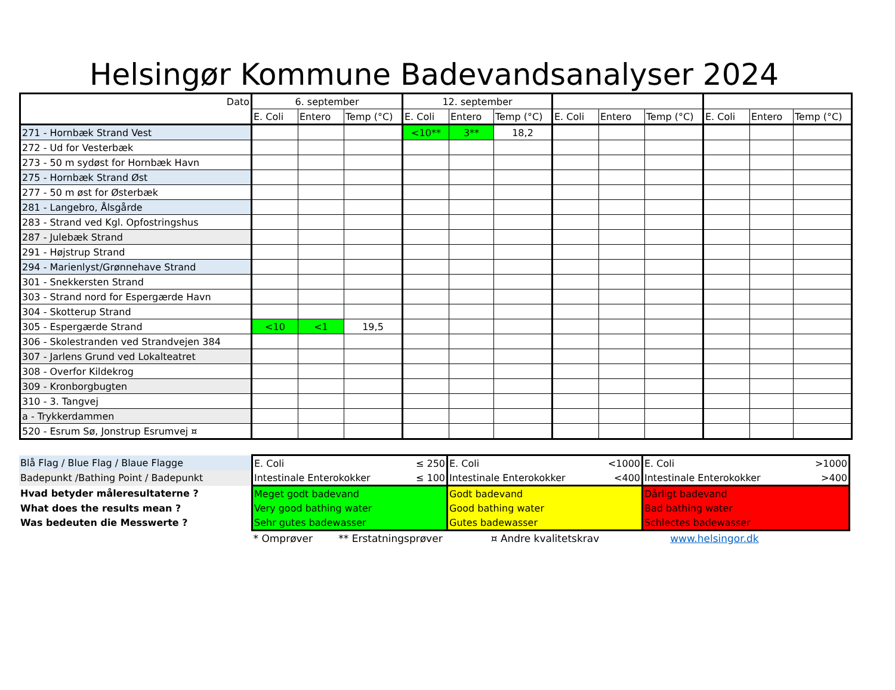Helsingør Kommune Badevandsanalyser 2024
| Dato | 6. september | | | 12. september | | | | | | | | |
| | E. Coli | Entero | Temp (°C) | E. Coli | Entero | Temp (°C) | E. Coli | Entero | Temp (°C) | E. Coli | Entero | Temp (°C) |
| 271 - Hornbæk Strand Vest | | | | <10** | 3** | 18,2 | | | | | | |
| 272 - Ud for Vesterbæk | | | | | | | | | | | | |
| 273 - 50 m sydøst for Hornbæk Havn | | | | | | | | | | | | |
| 275 - Hornbæk Strand Øst | | | | | | | | | | | | |
| 277 - 50 m øst for Østerbæk | | | | | | | | | | | | |
| 281 - Langebro, Ålsgårde | | | | | | | | | | | | |
| 283 - Strand ved Kgl. Opfostringshus | | | | | | | | | | | | |
| 287 - Julebæk Strand | | | | | | | | | | | | |
| 291 - Højstrup Strand | | | | | | | | | | | | |
| 294 - Marienlyst/Grønnehave Strand | | | | | | | | | | | | |
| 301 - Snekkersten Strand | | | | | | | | | | | | |
| 303 - Strand nord for Espergærde Havn | | | | | | | | | | | | |
| 304 - Skotterup Strand | | | | | | | | | | | | |
| 305 - Espergærde Strand | <10 | <1 | 19,5 | | | | | | | | | |
| 306 - Skolestranden ved Strandvejen 384 | | | | | | | | | | | | |
| 307 - Jarlens Grund ved Lokalteatret | | | | | | | | | | | | |
| 308 - Overfor Kildekrog | | | | | | | | | | | | |
| 309 - Kronborgbugten | | | | | | | | | | | | |
| 310 - 3. Tangvej | | | | | | | | | | | | |
| a - Trykkerdammen | | | | | | | | | | | | |
| 520 - Esrum Sø, Jonstrup Esrumvej ¤ | | | | | | | | | | | | |
| Blå Flag / Blue Flag / Blaue Flagge | E. Coli | ≤ 250 | E. Coli | <1000 | E. Coli | >1000 |
| Badepunkt /Bathing Point / Badepunkt | Intestinale Enterokokker | ≤ 100 | Intestinale Enterokokker | <400 | Intestinale Enterokokker | >400 |
| Hvad betyder måleresultaterne ? | Meget godt badevand | | Godt badevand | | Dårligt badevand | |
| What does the results mean ? | Very good bathing water | | Good bathing water | | Bad bathing water | |
| Was bedeuten die Messwerte ? | Sehr gutes badewasser | | Gutes badewasser | | Schlectes badewasser | |
| | * Omprøver ** Erstatningsprøver ¤ Andre kvalitetskrav www.helsingor.dk | | | | | |